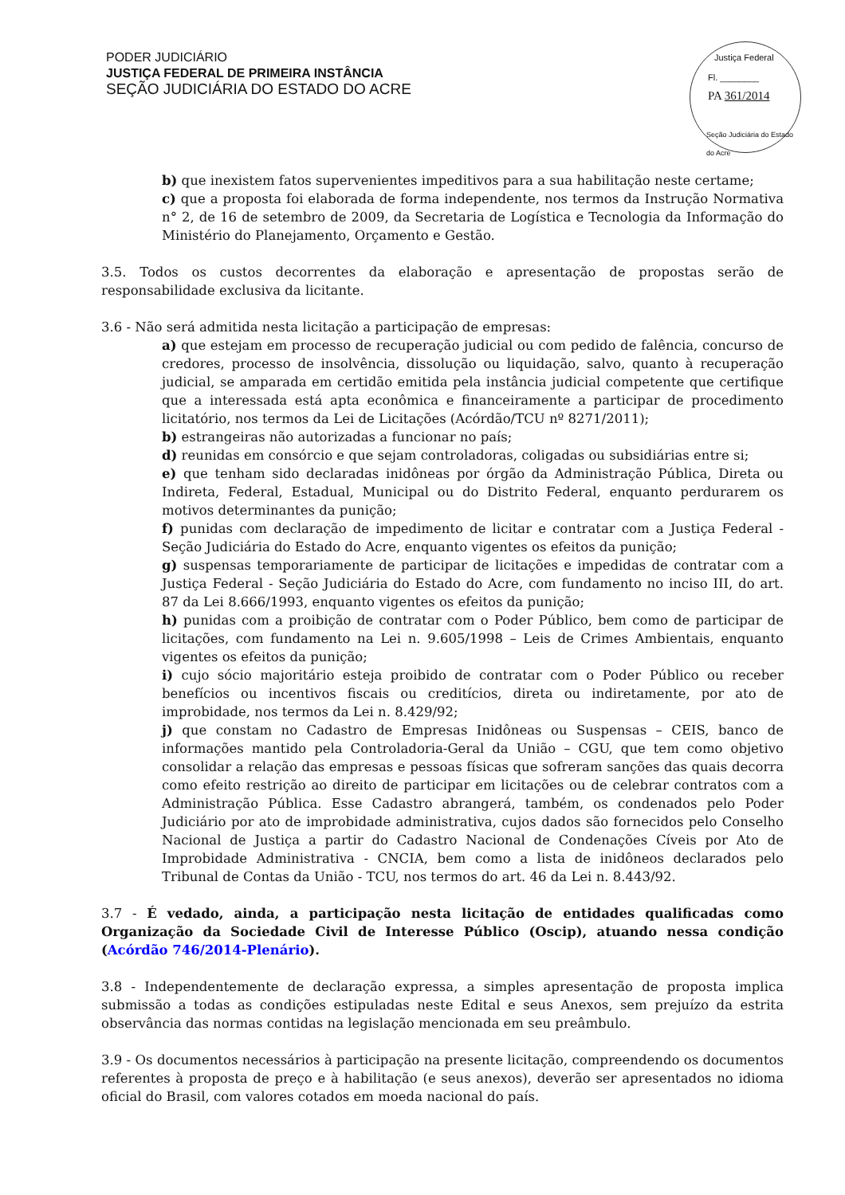PODER JUDICIÁRIO
JUSTIÇA FEDERAL DE PRIMEIRA INSTÂNCIA
SEÇÃO JUDICIÁRIA DO ESTADO DO ACRE
Justiça Federal
Fl. ________
PA 361/2014
Seção Judiciária do Estado do Acre
b) que inexistem fatos supervenientes impeditivos para a sua habilitação neste certame;
c) que a proposta foi elaborada de forma independente, nos termos da Instrução Normativa n° 2, de 16 de setembro de 2009, da Secretaria de Logística e Tecnologia da Informação do Ministério do Planejamento, Orçamento e Gestão.
3.5. Todos os custos decorrentes da elaboração e apresentação de propostas serão de responsabilidade exclusiva da licitante.
3.6 - Não será admitida nesta licitação a participação de empresas:
a) que estejam em processo de recuperação judicial ou com pedido de falência, concurso de credores, processo de insolvência, dissolução ou liquidação, salvo, quanto à recuperação judicial, se amparada em certidão emitida pela instância judicial competente que certifique que a interessada está apta econômica e financeiramente a participar de procedimento licitatório, nos termos da Lei de Licitações (Acórdão/TCU nº 8271/2011);
b) estrangeiras não autorizadas a funcionar no país;
d) reunidas em consórcio e que sejam controladoras, coligadas ou subsidiárias entre si;
e) que tenham sido declaradas inidôneas por órgão da Administração Pública, Direta ou Indireta, Federal, Estadual, Municipal ou do Distrito Federal, enquanto perdurarem os motivos determinantes da punição;
f) punidas com declaração de impedimento de licitar e contratar com a Justiça Federal - Seção Judiciária do Estado do Acre, enquanto vigentes os efeitos da punição;
g) suspensas temporariamente de participar de licitações e impedidas de contratar com a Justiça Federal - Seção Judiciária do Estado do Acre, com fundamento no inciso III, do art. 87 da Lei 8.666/1993, enquanto vigentes os efeitos da punição;
h) punidas com a proibição de contratar com o Poder Público, bem como de participar de licitações, com fundamento na Lei n. 9.605/1998 – Leis de Crimes Ambientais, enquanto vigentes os efeitos da punição;
i) cujo sócio majoritário esteja proibido de contratar com o Poder Público ou receber benefícios ou incentivos fiscais ou creditícios, direta ou indiretamente, por ato de improbidade, nos termos da Lei n. 8.429/92;
j) que constam no Cadastro de Empresas Inidôneas ou Suspensas – CEIS, banco de informações mantido pela Controladoria-Geral da União – CGU, que tem como objetivo consolidar a relação das empresas e pessoas físicas que sofreram sanções das quais decorra como efeito restrição ao direito de participar em licitações ou de celebrar contratos com a Administração Pública. Esse Cadastro abrangerá, também, os condenados pelo Poder Judiciário por ato de improbidade administrativa, cujos dados são fornecidos pelo Conselho Nacional de Justiça a partir do Cadastro Nacional de Condenações Cíveis por Ato de Improbidade Administrativa - CNCIA, bem como a lista de inidôneos declarados pelo Tribunal de Contas da União - TCU, nos termos do art. 46 da Lei n. 8.443/92.
3.7 - É vedado, ainda, a participação nesta licitação de entidades qualificadas como Organização da Sociedade Civil de Interesse Público (Oscip), atuando nessa condição (Acórdão 746/2014-Plenário).
3.8 - Independentemente de declaração expressa, a simples apresentação de proposta implica submissão a todas as condições estipuladas neste Edital e seus Anexos, sem prejuízo da estrita observância das normas contidas na legislação mencionada em seu preâmbulo.
3.9 - Os documentos necessários à participação na presente licitação, compreendendo os documentos referentes à proposta de preço e à habilitação (e seus anexos), deverão ser apresentados no idioma oficial do Brasil, com valores cotados em moeda nacional do país.